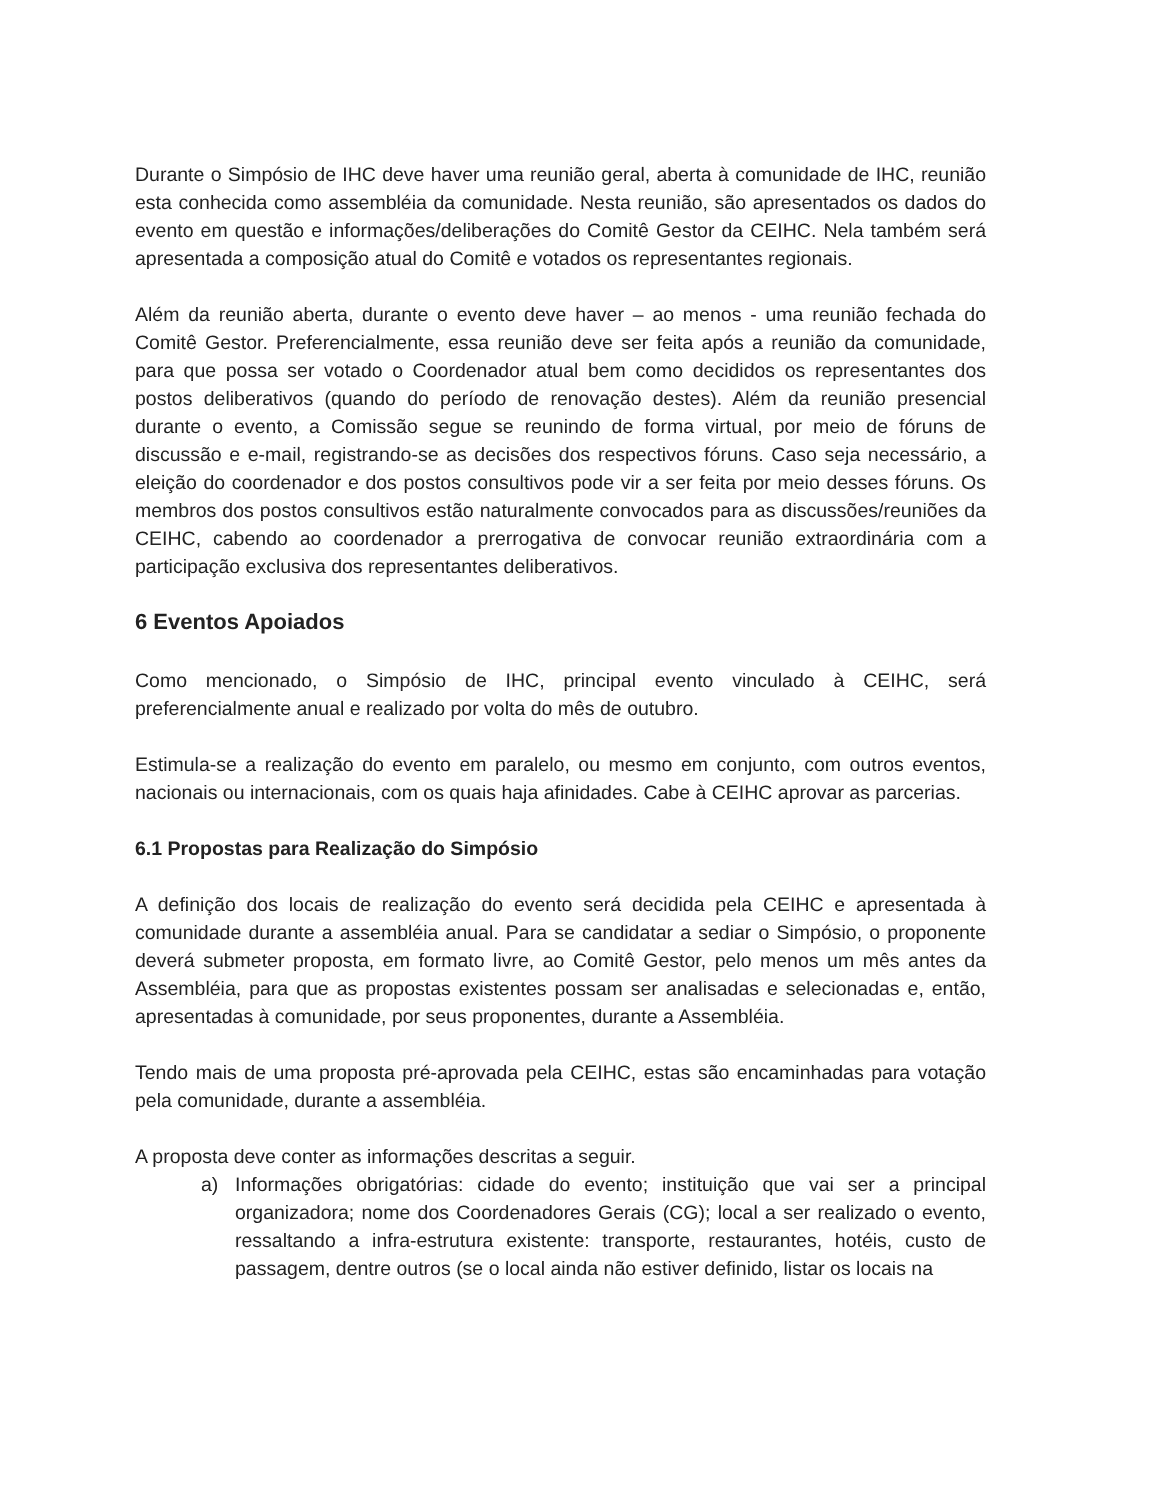Durante o Simpósio de IHC deve haver uma reunião geral, aberta à comunidade de IHC, reunião esta conhecida como assembléia da comunidade. Nesta reunião, são apresentados os dados do evento em questão e informações/deliberações do Comitê Gestor da CEIHC. Nela também será apresentada a composição atual do Comitê e votados os representantes regionais.
Além da reunião aberta, durante o evento deve haver – ao menos - uma reunião fechada do Comitê Gestor. Preferencialmente, essa reunião deve ser feita após a reunião da comunidade, para que possa ser votado o Coordenador atual bem como decididos os representantes dos postos deliberativos (quando do período de renovação destes). Além da reunião presencial durante o evento, a Comissão segue se reunindo de forma virtual, por meio de fóruns de discussão e e-mail, registrando-se as decisões dos respectivos fóruns. Caso seja necessário, a eleição do coordenador e dos postos consultivos pode vir a ser feita por meio desses fóruns. Os membros dos postos consultivos estão naturalmente convocados para as discussões/reuniões da CEIHC, cabendo ao coordenador a prerrogativa de convocar reunião extraordinária com a participação exclusiva dos representantes deliberativos.
6 Eventos Apoiados
Como mencionado, o Simpósio de IHC, principal evento vinculado à CEIHC, será preferencialmente anual e realizado por volta do mês de outubro.
Estimula-se a realização do evento em paralelo, ou mesmo em conjunto, com outros eventos, nacionais ou internacionais, com os quais haja afinidades. Cabe à CEIHC aprovar as parcerias.
6.1 Propostas para Realização do Simpósio
A definição dos locais de realização do evento será decidida pela CEIHC e apresentada à comunidade durante a assembléia anual. Para se candidatar a sediar o Simpósio, o proponente deverá submeter proposta, em formato livre, ao Comitê Gestor, pelo menos um mês antes da Assembléia, para que as propostas existentes possam ser analisadas e selecionadas e, então, apresentadas à comunidade, por seus proponentes, durante a Assembléia.
Tendo mais de uma proposta pré-aprovada pela CEIHC, estas são encaminhadas para votação pela comunidade, durante a assembléia.
A proposta deve conter as informações descritas a seguir.
a) Informações obrigatórias: cidade do evento; instituição que vai ser a principal organizadora; nome dos Coordenadores Gerais (CG); local a ser realizado o evento, ressaltando a infra-estrutura existente: transporte, restaurantes, hotéis, custo de passagem, dentre outros (se o local ainda não estiver definido, listar os locais na